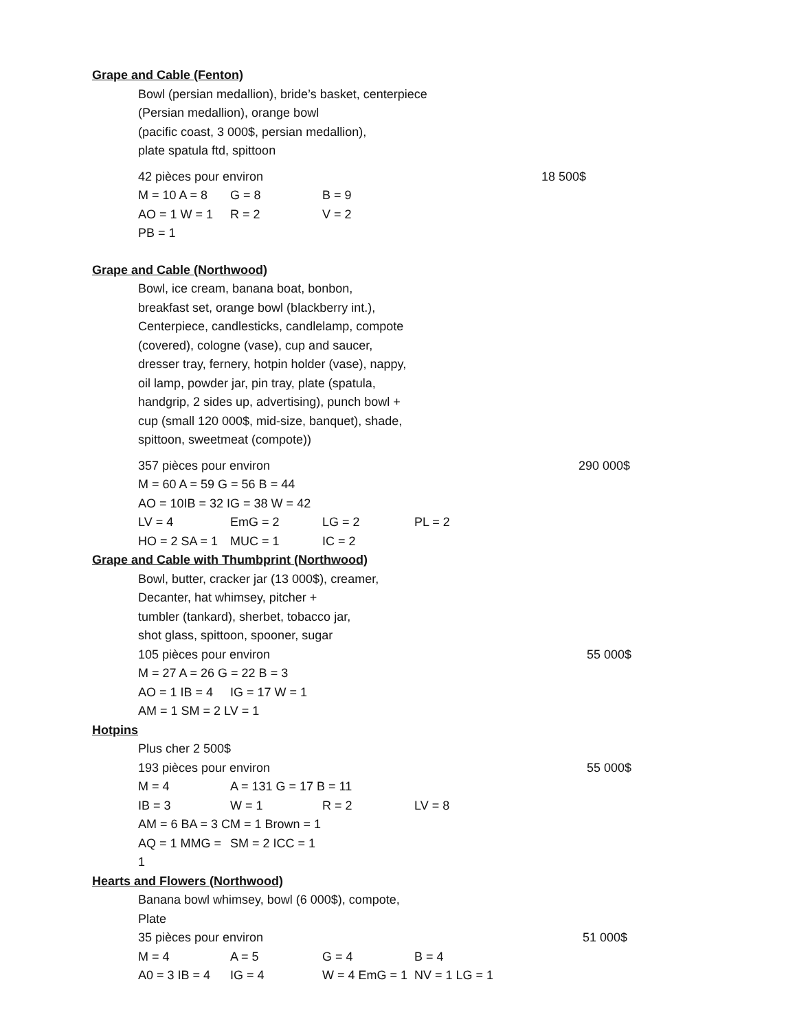Grape and Cable (Fenton)
Bowl (persian medallion), bride’s basket, centerpiece
(Persian medallion), orange bowl
(pacific coast, 3 000$, persian medallion),
plate spatula ftd, spittoon
42 pièces pour environ 18 500$
M = 10 A = 8 G = 8 B = 9
AO = 1 W = 1 R = 2 V = 2
PB = 1
Grape and Cable (Northwood)
Bowl, ice cream, banana boat, bonbon,
breakfast set, orange bowl (blackberry int.),
Centerpiece, candlesticks, candlelamp, compote
(covered), cologne (vase), cup and saucer,
dresser tray, fernery, hotpin holder (vase), nappy,
oil lamp, powder jar, pin tray, plate (spatula,
handgrip, 2 sides up, advertising), punch bowl +
cup (small 120 000$, mid-size, banquet), shade,
spittoon, sweetmeat (compote))
357 pièces pour environ 290 000$
M = 60 A = 59 G = 56 B = 44
AO = 10IB = 32 IG = 38 W = 42
LV = 4 EmG = 2 LG = 2 PL = 2
HO = 2 SA = 1 MUC = 1 IC = 2
Grape and Cable with Thumbprint (Northwood)
Bowl, butter, cracker jar (13 000$), creamer,
Decanter, hat whimsey, pitcher +
tumbler (tankard), sherbet, tobacco jar,
shot glass, spittoon, spooner, sugar
105 pièces pour environ 55 000$
M = 27 A = 26 G = 22 B = 3
AO = 1 IB = 4 IG = 17 W = 1
AM = 1 SM = 2 LV = 1
Hotpins
Plus cher 2 500$
193 pièces pour environ 55 000$
M = 4 A = 131 G = 17 B = 11
IB = 3 W = 1 R = 2 LV = 8
AM = 6 BA = 3 CM = 1 Brown = 1
AQ = 1 MMG = 1 SM = 2 ICC = 1
Hearts and Flowers (Northwood)
Banana bowl whimsey, bowl (6 000$), compote,
Plate
35 pièces pour environ 51 000$
M = 4 A = 5 G = 4 B = 4
A0 = 3 IB = 4 IG = 4 W = 4 EmG = 1 NV = 1 LG = 1